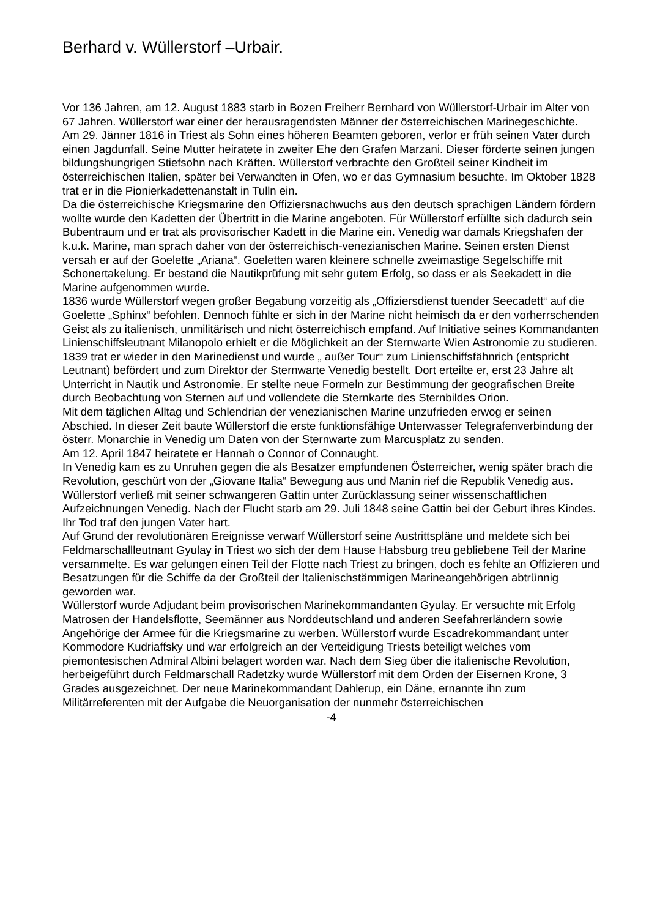Berhard v. Wüllerstorf –Urbair.
Vor 136 Jahren, am 12. August 1883 starb in Bozen Freiherr Bernhard von Wüllerstorf-Urbair im Alter von 67 Jahren. Wüllerstorf war einer der herausragendsten Männer der österreichischen Marinegeschichte.
Am 29. Jänner 1816 in Triest als Sohn eines höheren Beamten geboren, verlor er früh seinen Vater durch einen Jagdunfall. Seine Mutter heiratete in zweiter Ehe den Grafen Marzani. Dieser förderte seinen jungen bildungshungrigen Stiefsohn nach Kräften. Wüllerstorf verbrachte den Großteil seiner Kindheit im österreichischen Italien, später bei Verwandten in Ofen, wo er das Gymnasium besuchte. Im Oktober 1828 trat er in die Pionierkadettenanstalt in Tulln ein.
Da die österreichische Kriegsmarine den Offiziersnachwuchs aus den deutsch sprachigen Ländern fördern wollte wurde den Kadetten der Übertritt in die Marine angeboten. Für Wüllerstorf erfüllte sich dadurch sein Bubentraum und er trat als provisorischer Kadett in die Marine ein. Venedig war damals Kriegshafen der k.u.k. Marine, man sprach daher von der österreichisch-venezianischen Marine. Seinen ersten Dienst versah er auf der Goelette „Ariana“. Goeletten waren kleinere schnelle zweimastige Segelschiffe mit Schonertakelung. Er bestand die Nautikprüfung mit sehr gutem Erfolg, so dass er als Seekadett in die Marine aufgenommen wurde.
1836 wurde Wüllerstorf wegen großer Begabung vorzeitig als „Offiziersdienst tuender Seecadett“ auf die Goelette „Sphinx“ befohlen. Dennoch fühlte er sich in der Marine nicht heimisch da er den vorherrschenden Geist als zu italienisch, unmilitärisch und nicht österreichisch empfand. Auf Initiative seines Kommandanten Linienschiffsleutnant Milanopolo erhielt er die Möglichkeit an der Sternwarte Wien Astronomie zu studieren. 1839 trat er wieder in den Marinedienst und wurde „ außer Tour“ zum Linienschiffsfähnrich (entspricht Leutnant) befördert und zum Direktor der Sternwarte Venedig bestellt. Dort erteilte er, erst 23 Jahre alt Unterricht in Nautik und Astronomie. Er stellte neue Formeln zur Bestimmung der geografischen Breite durch Beobachtung von Sternen auf und vollendete die Sternkarte des Sternbildes Orion.
Mit dem täglichen Alltag und Schlendrian der venezianischen Marine unzufrieden erwog er seinen Abschied. In dieser Zeit baute Wüllerstorf die erste funktionsfähige Unterwasser Telegrafenverbindung der österr. Monarchie in Venedig um Daten von der Sternwarte zum Marcusplatz zu senden.
Am 12. April 1847 heiratete er Hannah o Connor of Connaught.
In Venedig kam es zu Unruhen gegen die als Besatzer empfundenen Österreicher, wenig später brach die Revolution, geschürt von der „Giovane Italia“ Bewegung aus und Manin rief die Republik Venedig aus.
Wüllerstorf verließ mit seiner schwangeren Gattin unter Zurücklassung seiner wissenschaftlichen Aufzeichnungen Venedig. Nach der Flucht starb am 29. Juli 1848 seine Gattin bei der Geburt ihres Kindes. Ihr Tod traf den jungen Vater hart.
Auf Grund der revolutionären Ereignisse verwarf Wüllerstorf seine Austrittspläne und meldete sich bei Feldmarschallleutnant Gyulay in Triest wo sich der dem Hause Habsburg treu gebliebene Teil der Marine versammelte. Es war gelungen einen Teil der Flotte nach Triest zu bringen, doch es fehlte an Offizieren und Besatzungen für die Schiffe da der Großteil der Italienischstämmigen Marineangehörigen abtrünnig geworden war.
Wüllerstorf wurde Adjudant beim provisorischen Marinekommandanten Gyulay. Er versuchte mit Erfolg Matrosen der Handelsflotte, Seemänner aus Norddeutschland und anderen Seefahrerländern sowie Angehörige der Armee für die Kriegsmarine zu werben. Wüllerstorf wurde Escadrekommandant unter Kommodore Kudriaffsky und war erfolgreich an der Verteidigung Triests beteiligt welches vom piemontesischen Admiral Albini belagert worden war. Nach dem Sieg über die italienische Revolution, herbeigeführt durch Feldmarschall Radetzky wurde Wüllerstorf mit dem Orden der Eisernen Krone, 3 Grades ausgezeichnet. Der neue Marinekommandant Dahlerup, ein Däne, ernannte ihn zum Militärreferenten mit der Aufgabe die Neuorganisation der nunmehr österreichischen
-4